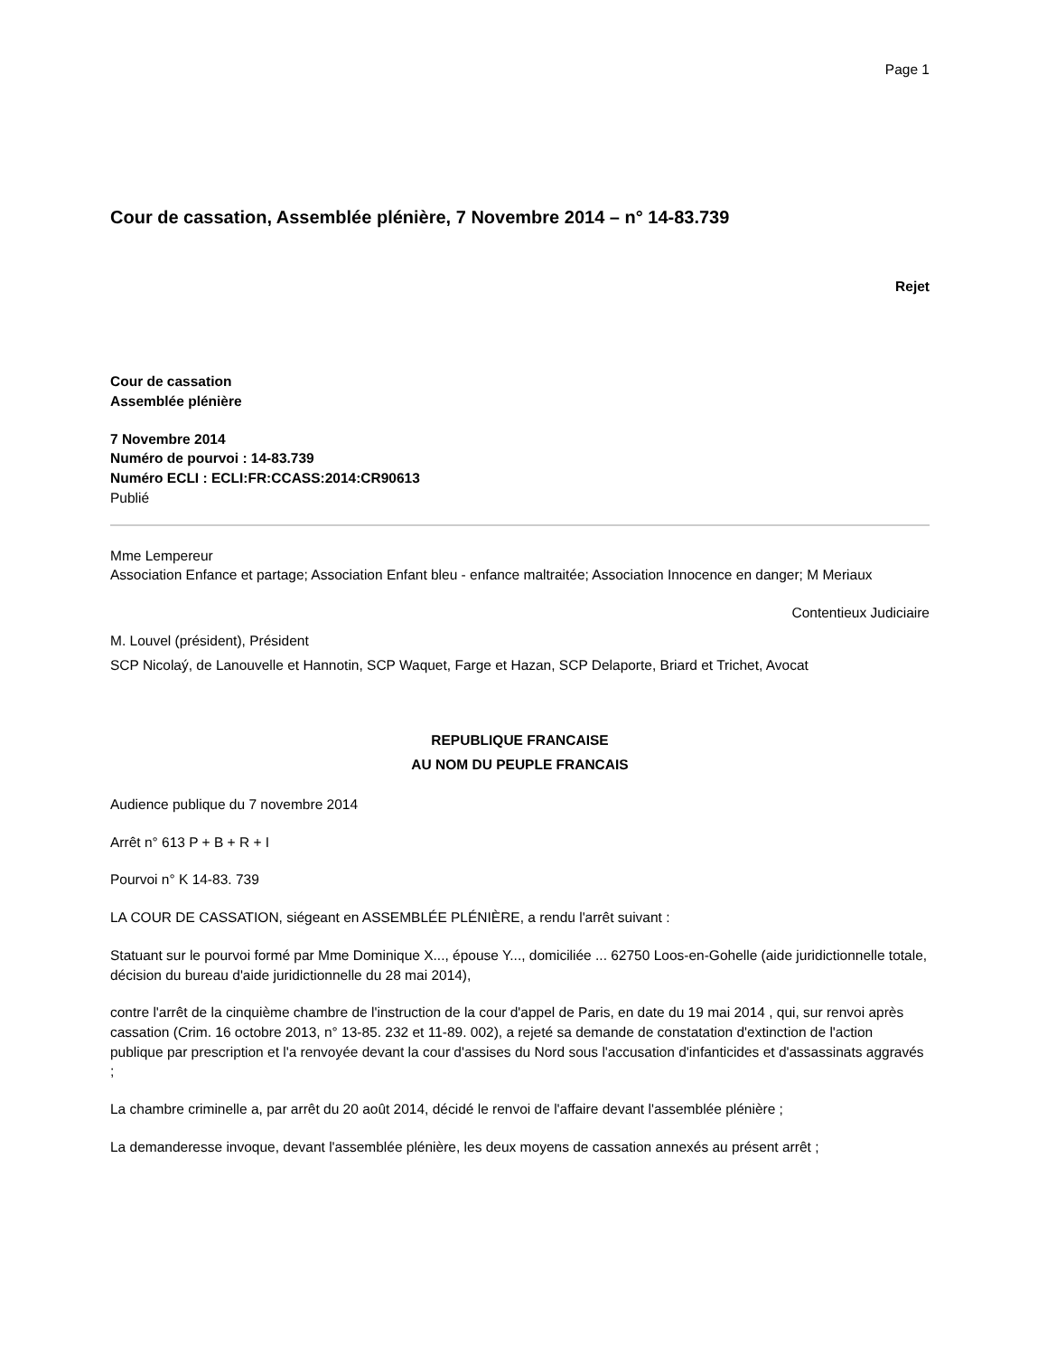Page 1
Cour de cassation, Assemblée plénière, 7 Novembre 2014 – n° 14-83.739
Rejet
Cour de cassation
Assemblée plénière
7 Novembre 2014
Numéro de pourvoi : 14-83.739
Numéro ECLI : ECLI:FR:CCASS:2014:CR90613
Publié
Mme Lempereur
Association Enfance et partage; Association Enfant bleu - enfance maltraitée; Association Innocence en danger; M Meriaux
Contentieux Judiciaire
M. Louvel (président), Président
SCP Nicolaý, de Lanouvelle et Hannotin, SCP Waquet, Farge et Hazan, SCP Delaporte, Briard et Trichet, Avocat
REPUBLIQUE FRANCAISE
AU NOM DU PEUPLE FRANCAIS
Audience publique du 7 novembre 2014
Arrêt n° 613 P + B + R + I
Pourvoi n° K 14-83. 739
LA COUR DE CASSATION, siégeant en ASSEMBLÉE PLÉNIÈRE, a rendu l'arrêt suivant :
Statuant sur le pourvoi formé par Mme Dominique X..., épouse Y..., domiciliée ... 62750 Loos-en-Gohelle (aide juridictionnelle totale, décision du bureau d'aide juridictionnelle du 28 mai 2014),
contre l'arrêt de la cinquième chambre de l'instruction de la cour d'appel de Paris, en date du 19 mai 2014 , qui, sur renvoi après cassation (Crim. 16 octobre 2013, n° 13-85. 232 et 11-89. 002), a rejeté sa demande de constatation d'extinction de l'action publique par prescription et l'a renvoyée devant la cour d'assises du Nord sous l'accusation d'infanticides et d'assassinats aggravés ;
La chambre criminelle a, par arrêt du 20 août 2014, décidé le renvoi de l'affaire devant l'assemblée plénière ;
La demanderesse invoque, devant l'assemblée plénière, les deux moyens de cassation annexés au présent arrêt ;